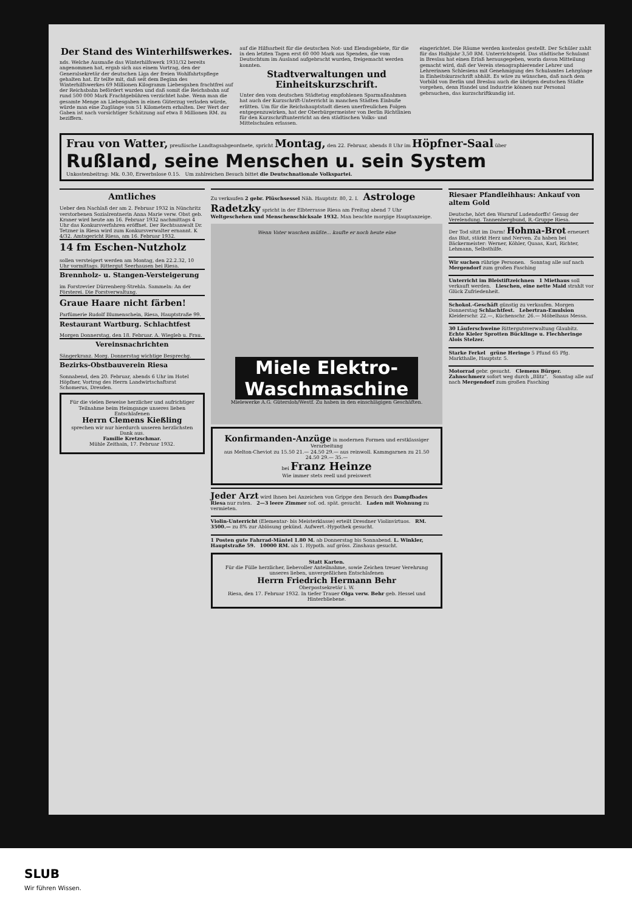Der Stand des Winterhilfswerkes.
nds. Welche Ausmaße das Winterhilfswerk 1931/32 bereits angenommen hat, ergab sich aus einem Vortrag, den der Generalsekretär der deutschen Liga der freien Wohlfahrtspflege gehalten hat. Er teilte mit, daß seit dem Beginn des Winterhilfswerkes 69 Millionen Kilogramm Liebesgaben frachtfrei auf der Reichsbahn befördert wurden und daß somit die Reichsbahn auf rund 500 000 Mark Frachtgebühren verzichtet habe. Wenn man die gesamte Menge an Liebesgaben in einen Güterzug verladen würde, würde man eine Zuglänge von 51 Kilometern erhalten. Der Wert der Gaben ist nach vorsichtiger Schätzung auf etwa 8 Millionen RM. zu beziffern.
auf die Hilfsarbeit für die deutschen Not- und Elendsgebiete, für die in den letzten Tagen erst 60 000 Mark aus Spenden, die vom Deutschtum im Ausland aufgebracht wurden, freigemacht werden konnten.
Stadtverwaltungen und Einheitskurzschrift.
Unter den vom deutschen Städtetag empfohlenen Sparmaßnahmen hat auch der Kurzschrift-Unterricht in manchen Städten Einbuße erlitten. Um für die Reichshauptstadt diesen unerfreulichen Folgen entgegenzuwirken, hat der Oberbürgermeister von Berlin Richtlinien für den Kurzschriftunterricht an den städtischen Volks- und Mittelschulen erlassen.
eingerichtet. Die Räume werden kostenlos gestellt. Der Schüler zahlt für das Halbjahr 3,50 RM. Unterrichtsgeld. Das städtische Schulamt in Breslau hat einen Erlaß herausgegeben, worin davon Mitteilung gemacht wird, daß der Verein stenographierender Lehrer und Lehrerinnen Schlesiens mit Genehmigung des Schulamtes Lehrgänge in Einheitskurzschrift abhält. Es wäre zu wünschen, daß nach dem Vorbild von Berlin und Breslau auch die übrigen deutschen Städte vorgehen, denn Handel und Industrie können nur Personal gebrauchen, das kurzschriftkundig ist.
Frau von Watter, preußische Landtagsabgeordnete, spricht Montag, den 22. Februar, abends 8 Uhr im Höpfner-Saal über
Rußland, seine Menschen u. sein System
Unkostenbeitrag: Mk. 0.30, Erwerbslose 0.15. Um zahlreichen Besuch bittet die Deutschnationale Volkspartei.
Amtliches
Ueber den Nachlaß der am 2. Februar 1932 in Nünchritz verstorbenen Sozialrentnerin Anna Marie verw. Obst geb. Kraner wird heute am 16. Februar 1932 nachmittags 4 Uhr das Konkursverfahren eröffnet. Der Rechtsanwalt Dr. Tetzner in Riesa wird zum Konkursverwalter ernannt. K 4/32. Amtsgericht Riesa, am 16. Februar 1932.
14 fm Eschen-Nutzholz
sollen versteigert werden am Montag, den 22.2.32, 10 Uhr vormittags. Rittergut Seerhausen bei Riesa.
Brennholz- u. Stangen-Versteigerung
im Forstrevier Dürrenberg-Strehla. Sammeln: An der Försterei. Die Forstverwaltung.
Graue Haare nicht färben!
Parfümerie Rudolf Blumenschein, Riesa, Hauptstraße 99.
Restaurant Wartburg. Schlachtfest
Morgen Donnerstag, den 18. Februar. A. Wiegleb u. Frau.
Vereinsnachrichten
Sängerkranz. Morg. Donnerstag wichtige Besprechg.
Bezirks-Obstbauverein Riesa
Sonnabend, den 20. Februar, abends 6 Uhr im Hotel Höpfner, Vortrag des Herrn Landwirtschaftsrat Schomerus, Dresden.
Für die vielen Beweise herzlicher und aufrichtiger Teilnahme beim Heimgange unseres lieben Entschlafenen
Herrn Clemens Kießling
sprechen wir nur hierdurch unseren herzlichsten Dank aus.
Familie Kretzschmar.
Mühle Zeithain, 17. Februar 1932.
Zu verkaufen 2 gebr. Plüschsessel Näh. Hauptstr. 80, 2. I. Astrologe Radetzky spricht in der Elbterrasse Riesa am Freitag abend 7 Uhr Weltgeschehen und Menschenschicksale 1932. Man beachte morgige Hauptanzeige.
Wenn Vater waschen müßte... kaufte er noch heute eine
Miele Elektro-Waschmaschine
Mielewerke A.G. Gütersloh/Westf. Zu haben in den einschlägigen Geschäften.
Konfirmanden-Anzüge in modernen Formen und erstklassiger Verarbeitung
aus Melton-Cheviot zu 15.50 21.— 24.50 29.— aus reinwoll. Kammgarnen zu 21.50 24.50 29.— 35.—
bei Franz Heinze
Wie immer stets reell und preiswert
Jeder Arzt wird Ihnen bei Anzeichen von Grippe den Besuch des Dampfbades Riesa nur raten. 2—3 leere Zimmer sof. od. spät. gesucht. Laden mit Wohnung zu vermieten.
Violin-Unterricht (Elementar- bis Meisterklasse) erteilt Dresdner Violinvirtuos. RM. 3500.— zu 8% zur Ablösung gekünd. Aufwert.-Hypothek gesucht.
1 Posten gute Fahrrad-Mäntel 1.80 M. ab Donnerstag bis Sonnabend. L. Winkler, Hauptstraße 59. 10000 RM. als 1. Hypoth. auf gröss. Zinshaus gesucht.
Statt Karten.
Für die Fülle herzlicher, liebevoller Anteilnahme, sowie Zeichen treuer Verehrung unseres lieben, unvergeßlichen Entschlafenen
Herrn Friedrich Hermann Behr
Oberpostsekretär i. W.
Riesa, den 17. Februar 1932. In tiefer Trauer Olga verw. Behr geb. Hessel und Hinterbliebene.
Riesaer Pfandleihhaus: Ankauf von altem Gold
Deutsche, hört den Warnruf Ludendorffs! Genug der Verelendung. Tannenbergbund, R.-Gruppe Riesa.
Der Tod sitzt im Darm! Hohma-Brot erneuert das Blut, stärkt Herz und Nerven. Zu haben bei Bäckermeister: Werner, Köhler, Quaas, Karl, Richter, Lehmann, Selbsthilfe.
Wir suchen rührige Personen. Sonntag alle auf nach Mergendorf zum großen Fasching
Unterricht im Bleistiftzeichnen 1 Miethaus soll verkauft werden. Lieschen, eine nette Maid strahlt vor Glück Zufriedenheit.
Schokol.-Geschäft günstig zu verkaufen. Morgen Donnerstag Schlachtfest. Lebertran-Emulsion Kleiderschr. 22.—, Küchenschr. 26.— Möbelhaus Messa.
30 Läuferschweine Rittergutsverwaltung Glaubitz. Echte Kieler Sprotten Bücklinge u. Flechheringe Alois Stelzer.
Starke Ferkel grüne Heringe 5 Pfund 65 Pfg. Markthalle, Hauptstr. 5.
Motorrad gebr. gesucht. Clemens Bürger. Zahnschmerz sofort weg durch „Blitz“. Sonntag alle auf nach Mergendorf zum großen Fasching
SLUB
Wir führen Wissen.